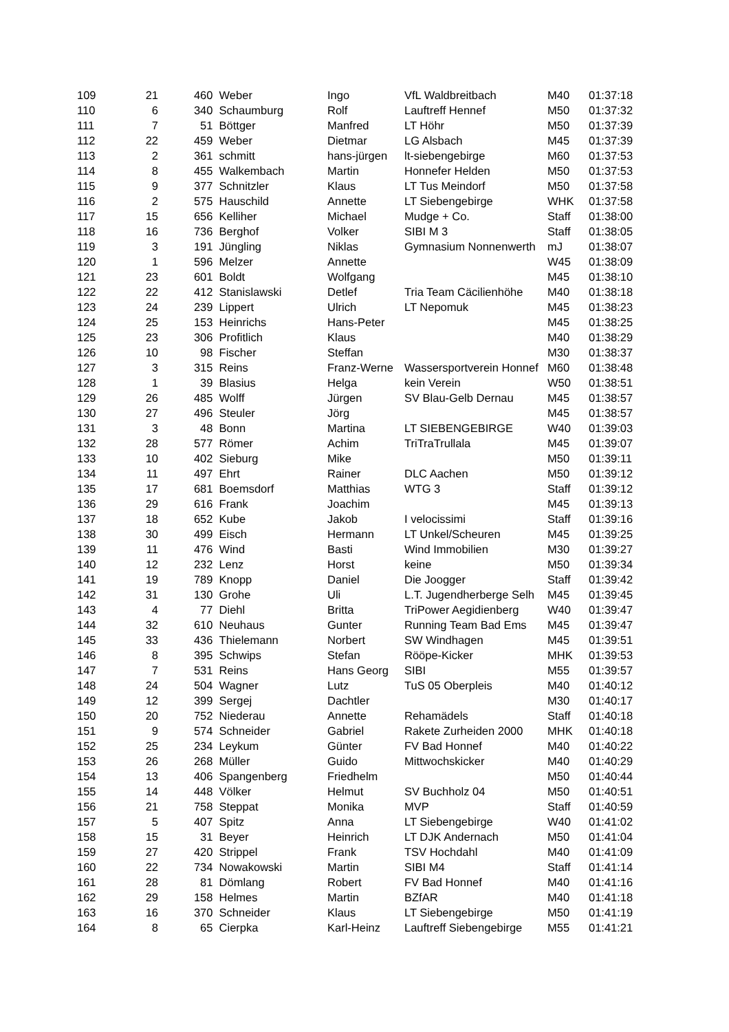| 109 | 21 | 460 | Weber | Ingo | VfL Waldbreitbach | M40 | 01:37:18 |
| 110 | 6 | 340 | Schaumburg | Rolf | Lauftreff Hennef | M50 | 01:37:32 |
| 111 | 7 | 51 | Böttger | Manfred | LT Höhr | M50 | 01:37:39 |
| 112 | 22 | 459 | Weber | Dietmar | LG Alsbach | M45 | 01:37:39 |
| 113 | 2 | 361 | schmitt | hans-jürgen | lt-siebengebirge | M60 | 01:37:53 |
| 114 | 8 | 455 | Walkembach | Martin | Honnefer Helden | M50 | 01:37:53 |
| 115 | 9 | 377 | Schnitzler | Klaus | LT Tus Meindorf | M50 | 01:37:58 |
| 116 | 2 | 575 | Hauschild | Annette | LT Siebengebirge | WHK | 01:37:58 |
| 117 | 15 | 656 | Kelliher | Michael | Mudge + Co. | Staff | 01:38:00 |
| 118 | 16 | 736 | Berghof | Volker | SIBI M 3 | Staff | 01:38:05 |
| 119 | 3 | 191 | Jüngling | Niklas | Gymnasium Nonnenwerth | mJ | 01:38:07 |
| 120 | 1 | 596 | Melzer | Annette | | W45 | 01:38:09 |
| 121 | 23 | 601 | Boldt | Wolfgang | | M45 | 01:38:10 |
| 122 | 22 | 412 | Stanislawski | Detlef | Tria Team Cäcilienhöhe | M40 | 01:38:18 |
| 123 | 24 | 239 | Lippert | Ulrich | LT Nepomuk | M45 | 01:38:23 |
| 124 | 25 | 153 | Heinrichs | Hans-Peter | | M45 | 01:38:25 |
| 125 | 23 | 306 | Profitlich | Klaus | | M40 | 01:38:29 |
| 126 | 10 | 98 | Fischer | Steffan | | M30 | 01:38:37 |
| 127 | 3 | 315 | Reins | Franz-Werne | Wassersportverein Honnef | M60 | 01:38:48 |
| 128 | 1 | 39 | Blasius | Helga | kein Verein | W50 | 01:38:51 |
| 129 | 26 | 485 | Wolff | Jürgen | SV Blau-Gelb Dernau | M45 | 01:38:57 |
| 130 | 27 | 496 | Steuler | Jörg | | M45 | 01:38:57 |
| 131 | 3 | 48 | Bonn | Martina | LT SIEBENGEBIRGE | W40 | 01:39:03 |
| 132 | 28 | 577 | Römer | Achim | TriTraTrullala | M45 | 01:39:07 |
| 133 | 10 | 402 | Sieburg | Mike | | M50 | 01:39:11 |
| 134 | 11 | 497 | Ehrt | Rainer | DLC Aachen | M50 | 01:39:12 |
| 135 | 17 | 681 | Boemsdorf | Matthias | WTG 3 | Staff | 01:39:12 |
| 136 | 29 | 616 | Frank | Joachim | | M45 | 01:39:13 |
| 137 | 18 | 652 | Kube | Jakob | I velocissimi | Staff | 01:39:16 |
| 138 | 30 | 499 | Eisch | Hermann | LT Unkel/Scheuren | M45 | 01:39:25 |
| 139 | 11 | 476 | Wind | Basti | Wind Immobilien | M30 | 01:39:27 |
| 140 | 12 | 232 | Lenz | Horst | keine | M50 | 01:39:34 |
| 141 | 19 | 789 | Knopp | Daniel | Die Joogger | Staff | 01:39:42 |
| 142 | 31 | 130 | Grohe | Uli | L.T. Jugendherberge Selh | M45 | 01:39:45 |
| 143 | 4 | 77 | Diehl | Britta | TriPower Aegidienberg | W40 | 01:39:47 |
| 144 | 32 | 610 | Neuhaus | Gunter | Running Team Bad Ems | M45 | 01:39:47 |
| 145 | 33 | 436 | Thielemann | Norbert | SW Windhagen | M45 | 01:39:51 |
| 146 | 8 | 395 | Schwips | Stefan | Rööpe-Kicker | MHK | 01:39:53 |
| 147 | 7 | 531 | Reins | Hans Georg | SIBI | M55 | 01:39:57 |
| 148 | 24 | 504 | Wagner | Lutz | TuS 05 Oberpleis | M40 | 01:40:12 |
| 149 | 12 | 399 | Sergej | Dachtler | | M30 | 01:40:17 |
| 150 | 20 | 752 | Niederau | Annette | Rehamädels | Staff | 01:40:18 |
| 151 | 9 | 574 | Schneider | Gabriel | Rakete Zurheiden 2000 | MHK | 01:40:18 |
| 152 | 25 | 234 | Leykum | Günter | FV Bad Honnef | M40 | 01:40:22 |
| 153 | 26 | 268 | Müller | Guido | Mittwochskicker | M40 | 01:40:29 |
| 154 | 13 | 406 | Spangenberg | Friedhelm | | M50 | 01:40:44 |
| 155 | 14 | 448 | Völker | Helmut | SV Buchholz 04 | M50 | 01:40:51 |
| 156 | 21 | 758 | Steppat | Monika | MVP | Staff | 01:40:59 |
| 157 | 5 | 407 | Spitz | Anna | LT Siebengebirge | W40 | 01:41:02 |
| 158 | 15 | 31 | Beyer | Heinrich | LT DJK Andernach | M50 | 01:41:04 |
| 159 | 27 | 420 | Strippel | Frank | TSV Hochdahl | M40 | 01:41:09 |
| 160 | 22 | 734 | Nowakowski | Martin | SIBI M4 | Staff | 01:41:14 |
| 161 | 28 | 81 | Dömlang | Robert | FV Bad Honnef | M40 | 01:41:16 |
| 162 | 29 | 158 | Helmes | Martin | BZfAR | M40 | 01:41:18 |
| 163 | 16 | 370 | Schneider | Klaus | LT Siebengebirge | M50 | 01:41:19 |
| 164 | 8 | 65 | Cierpka | Karl-Heinz | Lauftreff Siebengebirge | M55 | 01:41:21 |